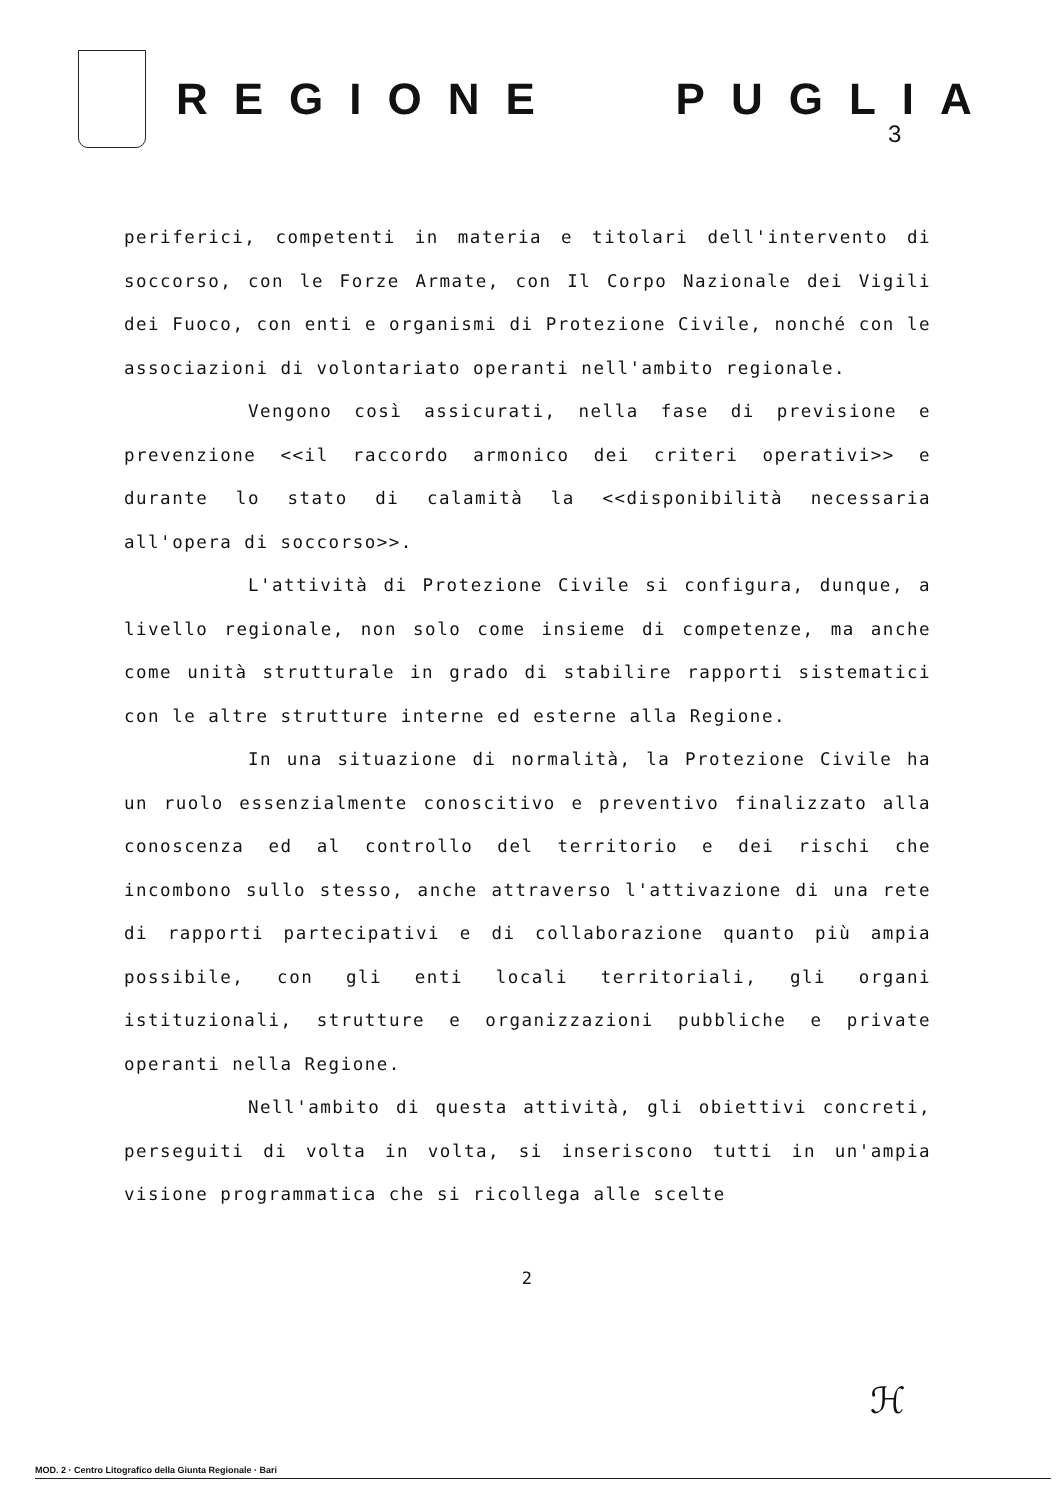REGIONE PUGLIA
3
periferici, competenti in materia e titolari dell'intervento di soccorso, con le Forze Armate, con Il Corpo Nazionale dei Vigili dei Fuoco, con enti e organismi di Protezione Civile, nonché con le associazioni di volontariato operanti nell'ambito regionale.
Vengono così assicurati, nella fase di previsione e prevenzione <<il raccordo armonico dei criteri operativi>> e durante lo stato di calamità la <<disponibilità necessaria all'opera di soccorso>>.
L'attività di Protezione Civile si configura, dunque, a livello regionale, non solo come insieme di competenze, ma anche come unità strutturale in grado di stabilire rapporti sistematici con le altre strutture interne ed esterne alla Regione.
In una situazione di normalità, la Protezione Civile ha un ruolo essenzialmente conoscitivo e preventivo finalizzato alla conoscenza ed al controllo del territorio e dei rischi che incombono sullo stesso, anche attraverso l'attivazione di una rete di rapporti partecipativi e di collaborazione quanto più ampia possibile, con gli enti locali territoriali, gli organi istituzionali, strutture e organizzazioni pubbliche e private operanti nella Regione.
Nell'ambito di questa attività, gli obiettivi concreti, perseguiti di volta in volta, si inseriscono tutti in un'ampia visione programmatica che si ricollega alle scelte
2
ℋ
MOD. 2 · Centro Litografico della Giunta Regionale · Bari